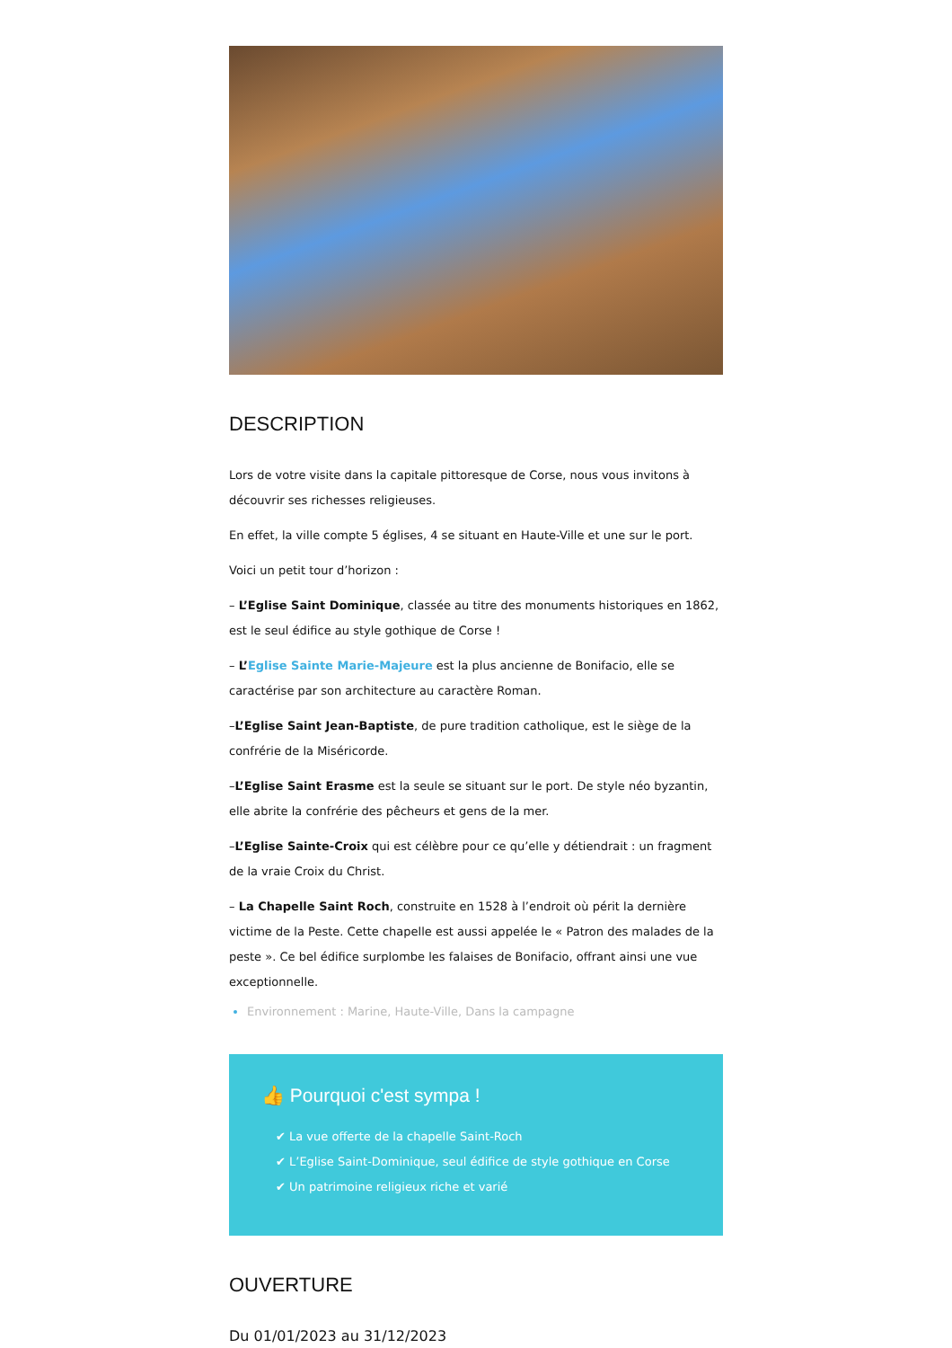DESCRIPTION
Lors de votre visite dans la capitale pittoresque de Corse, nous vous invitons à découvrir ses richesses religieuses.
En effet, la ville compte 5 églises, 4 se situant en Haute-Ville et une sur le port.
Voici un petit tour d’horizon :
– L’Eglise Saint Dominique, classée au titre des monuments historiques en 1862, est le seul édifice au style gothique de Corse !
– L’Eglise Sainte Marie-Majeure est la plus ancienne de Bonifacio, elle se caractérise par son architecture au caractère Roman.
–L’Eglise Saint Jean-Baptiste, de pure tradition catholique, est le siège de la confrérie de la Miséricorde.
–L’Eglise Saint Erasme est la seule se situant sur le port. De style néo byzantin, elle abrite la confrérie des pêcheurs et gens de la mer.
–L’Eglise Sainte-Croix qui est célèbre pour ce qu’elle y détiendrait : un fragment de la vraie Croix du Christ.
– La Chapelle Saint Roch, construite en 1528 à l’endroit où périt la dernière victime de la Peste. Cette chapelle est aussi appelée le « Patron des malades de la peste ». Ce bel édifice surplombe les falaises de Bonifacio, offrant ainsi une vue exceptionnelle.
Environnement : Marine, Haute-Ville, Dans la campagne
👍 Pourquoi c'est sympa !
✔ La vue offerte de la chapelle Saint-Roch
✔ L’Eglise Saint-Dominique, seul édifice de style gothique en Corse
✔ Un patrimoine religieux riche et varié
OUVERTURE
Du 01/01/2023 au 31/12/2023